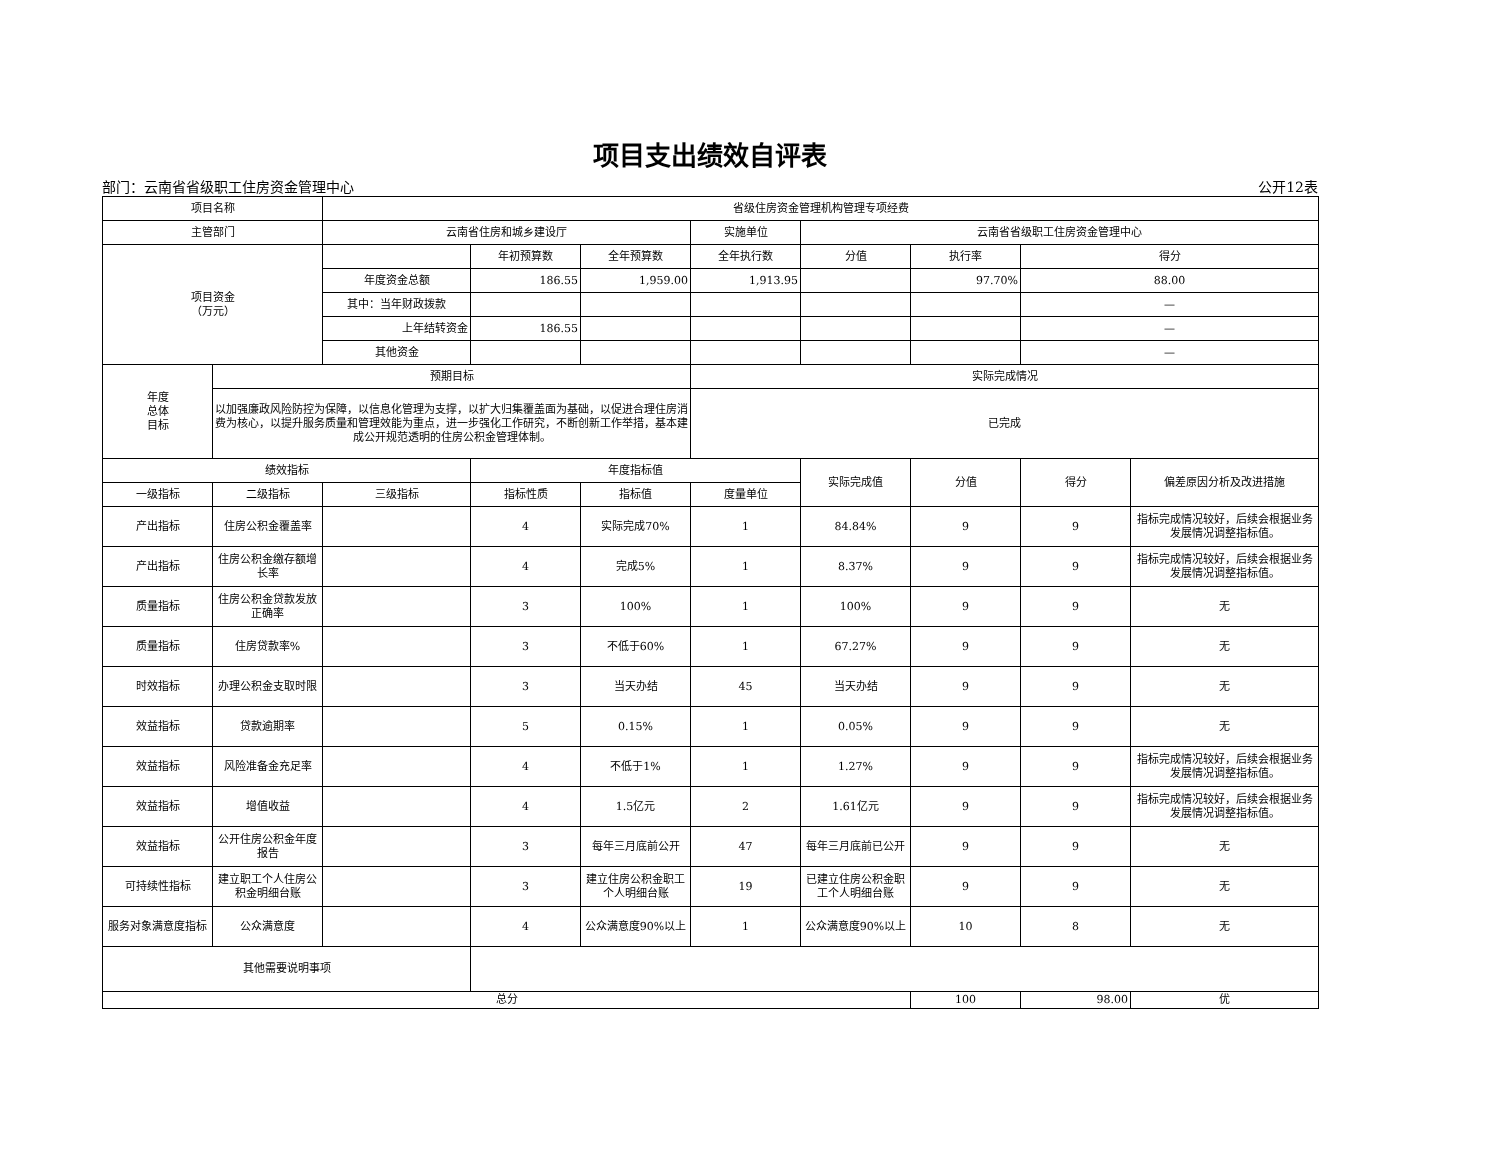项目支出绩效自评表
部门：云南省省级职工住房资金管理中心 公开12表
| 项目名称 | | 省级住房资金管理机构管理专项经费 | | | | | | | |
| 主管部门 | | 云南省住房和城乡建设厅 | | | 实施单位 | 云南省省级职工住房资金管理中心 | | | |
| 项目资金 （万元） | | | 年初预算数 | 全年预算数 | 全年执行数 | 分值 | 执行率 | 得分 | |
| | | 年度资金总额 | 186.55 | 1,959.00 | 1,913.95 | | 97.70% | 88.00 | |
| | | 其中：当年财政拨款 | | | | | | — | |
| | | 上年结转资金 | 186.55 | | | | | — | |
| | | 其他资金 | | | | | | — | |
| 年度 总体 目标 | 预期目标 | | | | 实际完成情况 | | | | |
| | 以加强廉政风险防控为保障，以信息化管理为支撑，以扩大归集覆盖面为基础，以促进合理住房消费为核心，以提升服务质量和管理效能为重点，进一步强化工作研究，不断创新工作举措，基本建成公开规范透明的住房公积金管理体制。 | | | | 已完成 | | | | |
| 绩效指标 | | | 年度指标值 | | | 实际完成值 | 分值 | 得分 | 偏差原因分析及改进措施 |
| 一级指标 | 二级指标 | 三级指标 | 指标性质 | 指标值 | 度量单位 | | | | |
| 产出指标 | 住房公积金覆盖率 | | 4 | 实际完成70% | 1 | 84.84% | 9 | 9 | 指标完成情况较好，后续会根据业务发展情况调整指标值。 |
| 产出指标 | 住房公积金缴存额增长率 | | 4 | 完成5% | 1 | 8.37% | 9 | 9 | 指标完成情况较好，后续会根据业务发展情况调整指标值。 |
| 质量指标 | 住房公积金贷款发放正确率 | | 3 | 100% | 1 | 100% | 9 | 9 | 无 |
| 质量指标 | 住房贷款率% | | 3 | 不低于60% | 1 | 67.27% | 9 | 9 | 无 |
| 时效指标 | 办理公积金支取时限 | | 3 | 当天办结 | 45 | 当天办结 | 9 | 9 | 无 |
| 效益指标 | 贷款逾期率 | | 5 | 0.15% | 1 | 0.05% | 9 | 9 | 无 |
| 效益指标 | 风险准备金充足率 | | 4 | 不低于1% | 1 | 1.27% | 9 | 9 | 指标完成情况较好，后续会根据业务发展情况调整指标值。 |
| 效益指标 | 增值收益 | | 4 | 1.5亿元 | 2 | 1.61亿元 | 9 | 9 | 指标完成情况较好，后续会根据业务发展情况调整指标值。 |
| 效益指标 | 公开住房公积金年度报告 | | 3 | 每年三月底前公开 | 47 | 每年三月底前已公开 | 9 | 9 | 无 |
| 可持续性指标 | 建立职工个人住房公积金明细台账 | | 3 | 建立住房公积金职工个人明细台账 | 19 | 已建立住房公积金职工个人明细台账 | 9 | 9 | 无 |
| 服务对象满意度指标 | 公众满意度 | | 4 | 公众满意度90%以上 | 1 | 公众满意度90%以上 | 10 | 8 | 无 |
| 其他需要说明事项 | | | | | | | | | |
| 总分 | | | | | | | 100 | 98.00 | 优 |